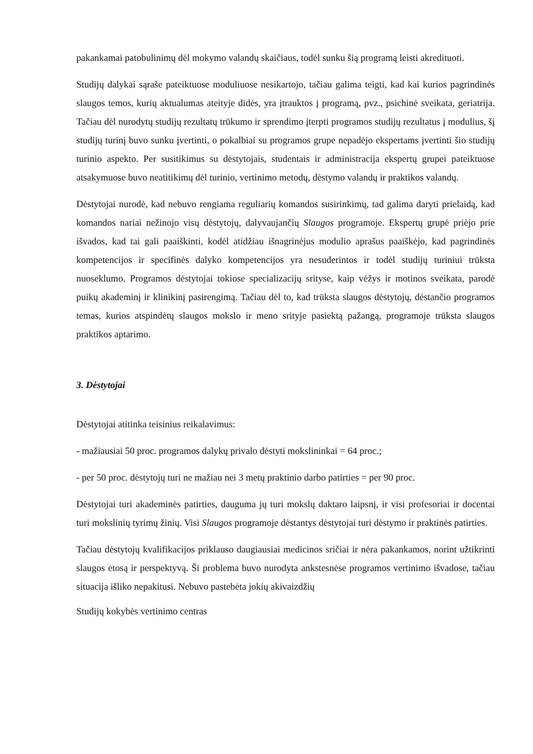pakankamai patobulinimų dėl mokymo valandų skaičiaus, todėl sunku šią programą leisti akredituoti.
Studijų dalykai sąraše pateiktuose moduliuose nesikartojo, tačiau galima teigti, kad kai kurios pagrindinės slaugos temos, kurių aktualumas ateityje didės, yra įtrauktos į programą, pvz., psichinė sveikata, geriatrija. Tačiau dėl nurodytų studijų rezultatų trūkumo ir sprendimo įterpti programos studijų rezultatus į modulius, šį studijų turinį buvo sunku įvertinti, o pokalbiai su programos grupe nepadėjo ekspertams įvertinti šio studijų turinio aspekto. Per susitikimus su dėstytojais, studentais ir administracija ekspertų grupei pateiktuose atsakymuose buvo neatitikimų dėl turinio, vertinimo metodų, dėstymo valandų ir praktikos valandų.
Dėstytojai nurodė, kad nebuvo rengiama reguliarių komandos susirinkimų, tad galima daryti prielaidą, kad komandos nariai nežinojo visų dėstytojų, dalyvaujančių Slaugos programoje. Ekspertų grupė priėjo prie išvados, kad tai gali paaiškinti, kodėl atidžiau išnagrinėjus modulio aprašus paaiškėjo, kad pagrindinės kompetencijos ir specifinės dalyko kompetencijos yra nesuderintos ir todėl studijų turiniui trūksta nuoseklumo. Programos dėstytojai tokiose specializacijų srityse, kaip vėžys ir motinos sveikata, parodė puikų akademinį ir klinikinį pasirengimą. Tačiau dėl to, kad trūksta slaugos dėstytojų, dėstančio programos temas, kurios atspindėtų slaugos mokslo ir meno srityje pasiektą pažangą, programoje trūksta slaugos praktikos aptarimo.
3. Dėstytojai
Dėstytojai atitinka teisinius reikalavimus:
- mažiausiai 50 proc. programos dalykų privalo dėstyti mokslininkai = 64 proc.;
- per 50 proc. dėstytojų turi ne mažiau nei 3 metų praktinio darbo patirties = per 90 proc.
Dėstytojai turi akademinės patirties, dauguma jų turi mokslų daktaro laipsnį, ir visi profesoriai ir docentai turi mokslinių tyrimų žinių. Visi Slaugos programoje dėstantys dėstytojai turi dėstymo ir praktinės patirties.
Tačiau dėstytojų kvalifikacijos priklauso daugiausiai medicinos sričiai ir nėra pakankamos, norint užtikrinti slaugos etosą ir perspektyvą. Ši problema buvo nurodyta ankstesnėse programos vertinimo išvadose, tačiau situacija išliko nepakitusi. Nebuvo pastebėta jokių akivaizdžių
Studijų kokybės vertinimo centras